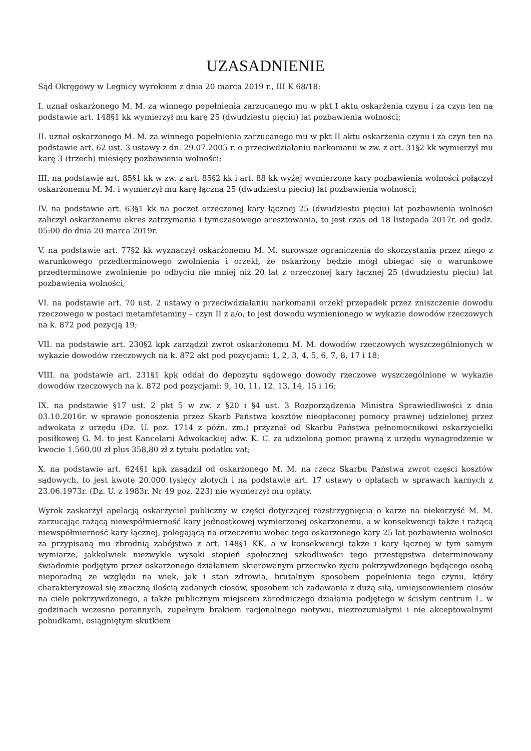UZASADNIENIE
Sąd Okręgowy w Legnicy wyrokiem z dnia 20 marca 2019 r., III K 68/18:
I. uznał oskarżonego M. M. za winnego popełnienia zarzucanego mu w pkt I aktu oskarżenia czynu i za czyn ten na podstawie art. 148§1 kk wymierzył mu karę 25 (dwudziestu pięciu) lat pozbawienia wolności;
II. uznał oskarżonego M. M. za winnego popełnienia zarzucanego mu w pkt II aktu oskarżenia czynu i za czyn ten na podstawie art. 62 ust. 3 ustawy z dn. 29.07.2005 r. o przeciwdziałaniu narkomanii w zw. z art. 31§2 kk wymierzył mu karę 3 (trzech) miesięcy pozbawienia wolności;
III. na podstawie art. 85§1 kk w zw. z art. 85§2 kk i art. 88 kk wyżej wymierzone kary pozbawienia wolności połączył oskarżonemu M. M. i wymierzył mu karę łączną 25 (dwudziestu pięciu) lat pozbawienia wolności;
IV. na podstawie art. 63§1 kk na poczet orzeczonej kary łącznej 25 (dwudziestu pięciu) lat pozbawienia wolności zaliczył oskarżonemu okres zatrzymania i tymczasowego aresztowania, to jest czas od 18 listopada 2017r. od godz. 05:00 do dnia 20 marca 2019r.
V. na podstawie art. 77§2 kk wyznaczył oskarżonemu M. M. surowsze ograniczenia do skorzystania przez niego z warunkowego przedterminowego zwolnienia i orzekł, że oskarżony będzie mógł ubiegać się o warunkowe przedterminowe zwolnienie po odbyciu nie mniej niż 20 lat z orzeczonej kary łącznej 25 (dwudziestu pięciu) lat pozbawienia wolności;
VI. na podstawie art. 70 ust. 2 ustawy o przeciwdziałaniu narkomanii orzekł przepadek przez zniszczenie dowodu rzeczowego w postaci metamfetaminy – czyn II z a/o, to jest dowodu wymienionego w wykazie dowodów rzeczowych na k. 872 pod pozycją 19;
VII. na podstawie art. 230§2 kpk zarządził zwrot oskarżonemu M. M. dowodów rzeczowych wyszczególnionych w wykazie dowodów rzeczowych na k. 872 akt pod pozycjami: 1, 2, 3, 4, 5, 6, 7, 8, 17 i 18;
VIII. na podstawie art. 231§1 kpk oddał do depozytu sądowego dowody rzeczowe wyszczególnione w wykazie dowodów rzeczowych na k. 872 pod pozycjami: 9, 10, 11, 12, 13, 14, 15 i 16;
IX. na podstawie §17 ust. 2 pkt 5 w zw. z §20 i §4 ust. 3 Rozporządzenia Ministra Sprawiedliwości z dnia 03.10.2016r. w sprawie ponoszenia przez Skarb Państwa kosztów nieopłaconej pomocy prawnej udzielonej przez adwokata z urzędu (Dz. U. poz. 1714 z późn. zm.) przyznał od Skarbu Państwa pełnomocnikowi oskarżycielki posiłkowej G. M. to jest Kancelarii Adwokackiej adw. K. C. za udzieloną pomoc prawną z urzędu wynagrodzenie w kwocie 1.560,00 zł plus 358,80 zł z tytułu podatku vat;
X. na podstawie art. 624§1 kpk zasądził od oskarżonego M. M. na rzecz Skarbu Państwa zwrot części kosztów sądowych, to jest kwotę 20.000 tysięcy złotych i na podstawie art. 17 ustawy o opłatach w sprawach karnych z 23.06.1973r. (Dz. U. z 1983r. Nr 49 poz. 223) nie wymierzył mu opłaty.
Wyrok zaskarżył apelacją oskarżyciel publiczny w części dotyczącej rozstrzygnięcia o karze na niekorzyść M. M. zarzucając rażącą niewspółmierność kary jednostkowej wymierzonej oskarżonemu, a w konsekwencji także i rażącą niewspółmierność kary łącznej, polegającą na orzeczeniu wobec tego oskarżonego kary 25 lat pozbawienia wolności za przypisaną mu zbrodnią zabójstwa z art. 148§1 KK, a w konsekwencji także i kary łącznej w tym samym wymiarze, jakkolwiek niezwykle wysoki stopień społecznej szkodliwości tego przestępstwa determinowany świadomie podjętym przez oskarżonego działaniem skierowanym przeciwko życiu pokrzywdzonego będącego osobą nieporadną ze względu na wiek, jak i stan zdrowia, brutalnym sposobem popełnienia tego czynu, który charakteryzował się znaczną ilością zadanych ciosów, sposobem ich zadawania z dużą siłą, umiejscowieniem ciosów na ciele pokrzywdzonego, a także publicznym miejscem zbrodniczego działania podjętego w ścisłym centrum L. w godzinach wczesno porannych, zupełnym brakiem racjonalnego motywu, niezrozumiałymi i nie akceptowalnymi pobudkami, osiągniętym skutkiem